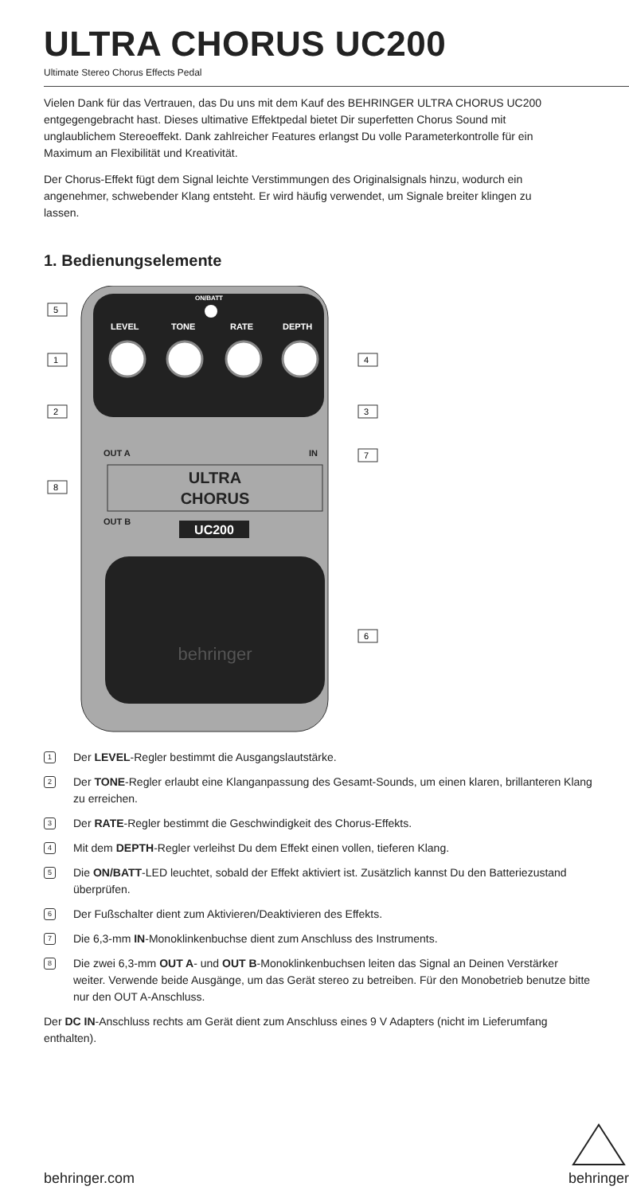ULTRA CHORUS UC200
Ultimate Stereo Chorus Effects Pedal
Vielen Dank für das Vertrauen, das Du uns mit dem Kauf des BEHRINGER ULTRA CHORUS UC200 entgegengebracht hast. Dieses ultimative Effektpedal bietet Dir superfetten Chorus Sound mit unglaublichem Stereoeffekt. Dank zahlreicher Features erlangst Du volle Parameterkontrolle für ein Maximum an Flexibilität und Kreativität.
Der Chorus-Effekt fügt dem Signal leichte Verstimmungen des Originalsignals hinzu, wodurch ein angenehmer, schwebender Klang entsteht. Er wird häufig verwendet, um Signale breiter klingen zu lassen.
1. Bedienungselemente
ON/BATT
LEVEL
TONE
RATE
DEPTH
ULTRA
CHORUS
OUT A
OUT B
IN
UC200
behringer
5
1
2
4
3
7
8
6
1 Der LEVEL-Regler bestimmt die Ausgangslautstärke.
2 Der TONE-Regler erlaubt eine Klanganpassung des Gesamt-Sounds, um einen klaren, brillanteren Klang zu erreichen.
3 Der RATE-Regler bestimmt die Geschwindigkeit des Chorus-Effekts.
4 Mit dem DEPTH-Regler verleihst Du dem Effekt einen vollen, tieferen Klang.
5 Die ON/BATT-LED leuchtet, sobald der Effekt aktiviert ist. Zusätzlich kannst Du den Batteriezustand überprüfen.
6 Der Fußschalter dient zum Aktivieren/Deaktivieren des Effekts.
7 Die 6,3-mm IN-Monoklinkenbuchse dient zum Anschluss des Instruments.
8 Die zwei 6,3-mm OUT A- und OUT B-Monoklinkenbuchsen leiten das Signal an Deinen Verstärker weiter. Verwende beide Ausgänge, um das Gerät stereo zu betreiben. Für den Monobetrieb benutze bitte nur den OUT A-Anschluss.
Der DC IN-Anschluss rechts am Gerät dient zum Anschluss eines 9 V Adapters (nicht im Lieferumfang enthalten).
behringer.com
behringer